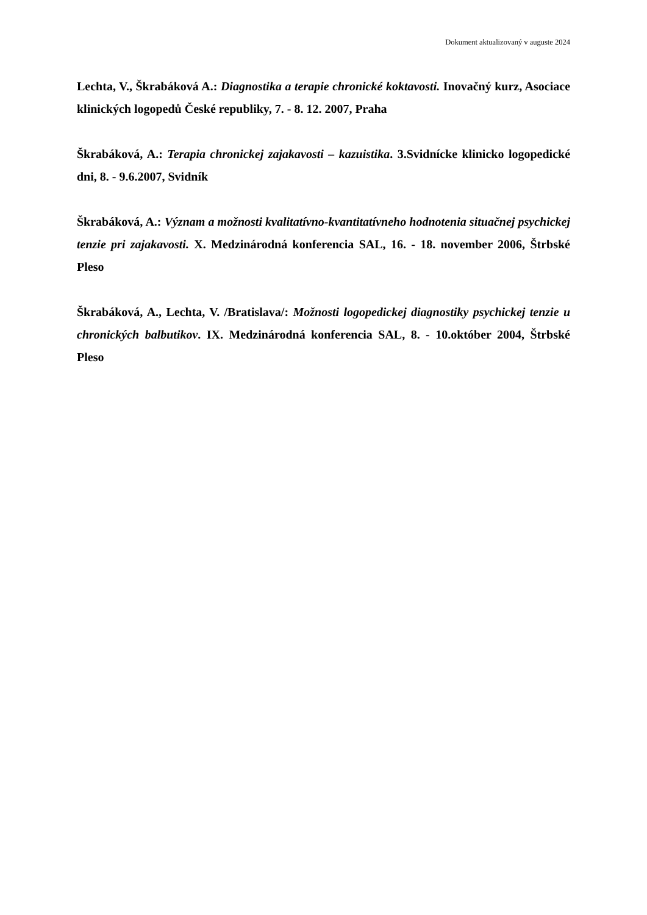Dokument aktualizovaný v auguste 2024
Lechta, V., Škrabáková A.: Diagnostika a terapie chronické koktavosti. Inovačný kurz, Asociace klinických logopedů České republiky, 7. - 8. 12. 2007, Praha
Škrabáková, A.: Terapia chronickej zajakavosti – kazuistika. 3.Svidnícke klinicko logopedické dni, 8. - 9.6.2007, Svidník
Škrabáková, A.: Význam a možnosti kvalitatívno-kvantitatívneho hodnotenia situačnej psychickej tenzie pri zajakavosti. X. Medzinárodná konferencia SAL, 16. - 18. november 2006, Štrbské Pleso
Škrabáková, A., Lechta, V. /Bratislava/: Možnosti logopedickej diagnostiky psychickej tenzie u chronických balbutikov. IX. Medzinárodná konferencia SAL, 8. - 10.október 2004, Štrbské Pleso